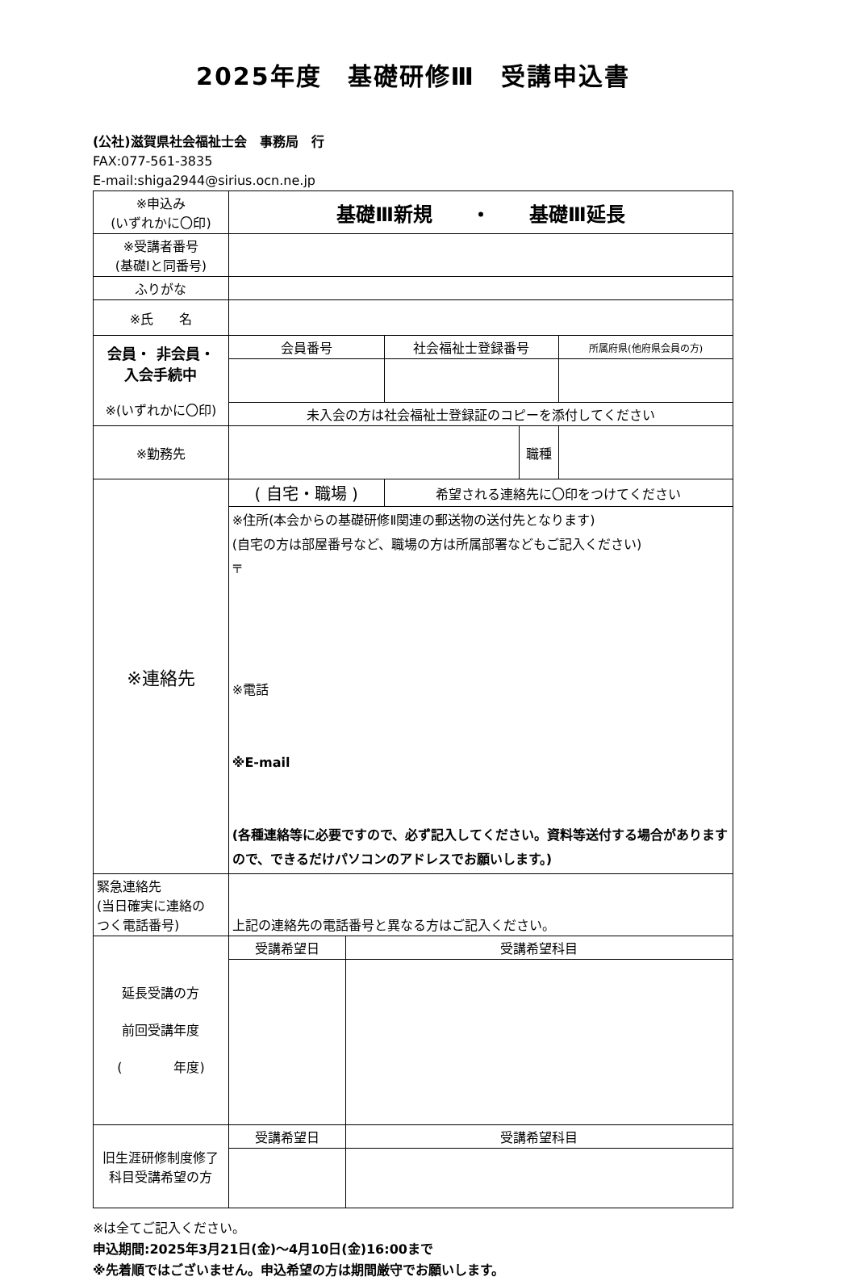2025年度　基礎研修Ⅲ　受講申込書
(公社)滋賀県社会福祉士会　事務局　行
FAX:077-561-3835
E-mail:shiga2944@sirius.ocn.ne.jp
| ※申込み (いずれかに〇印) | 基礎Ⅲ新規 ・ 基礎Ⅲ延長 | | | | |
| ※受講者番号 (基礎Ⅰと同番号) | | | | | |
| ふりがな | | | | | |
| ※氏 名 | | | | | |
| 会員・ 非会員・ 入会手続中 ※(いずれかに〇印) | 会員番号 | | 社会福祉士登録番号 | | 所属府県(他府県会員の方) |
| | 未入会の方は社会福祉士登録証のコピーを添付してください | | | | |
| ※勤務先 | | | | 職種 | |
| ※連絡先 | ( 自宅・職場 ) | | 希望される連絡先に〇印をつけてください | | |
| | ※住所(本会からの基礎研修Ⅱ関連の郵送物の送付先となります) (自宅の方は部屋番号など、職場の方は所属部署などもご記入ください) 〒 ※電話 ※E-mail (各種連絡等に必要ですので、必ず記入してください。資料等送付する場合がありますので、できるだけパソコンのアドレスでお願いします。) | | | | |
| 緊急連絡先 (当日確実に連絡の つく電話番号) | 上記の連絡先の電話番号と異なる方はご記入ください。 | | | | |
| 延長受講の方 前回受講年度 ( 年度) | 受講希望日 | 受講希望科目 | | | |
| 旧生涯研修制度修了科目受講希望の方 | 受講希望日 | 受講希望科目 | | | |
※は全てご記入ください。
申込期間:2025年3月21日(金)～4月10日(金)16:00まで
※先着順ではございません。申込希望の方は期間厳守でお願いします。